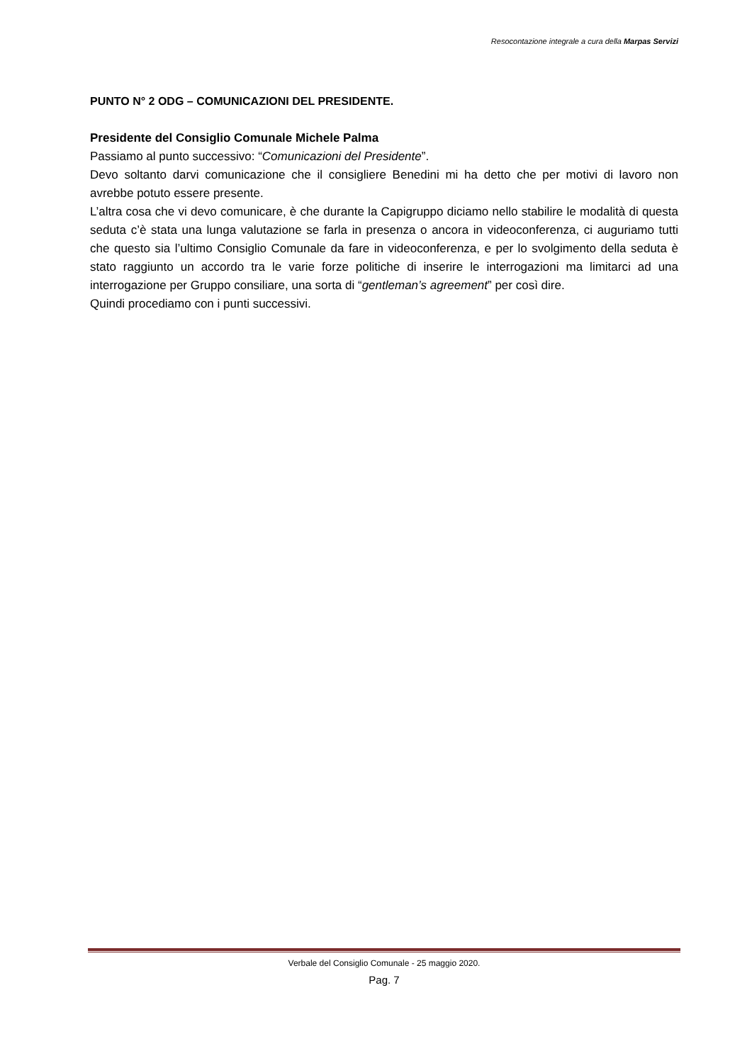Resocontazione integrale a cura della Marpas Servizi
PUNTO N° 2 ODG – COMUNICAZIONI DEL PRESIDENTE.
Presidente del Consiglio Comunale Michele Palma
Passiamo al punto successivo: “Comunicazioni del Presidente”.
Devo soltanto darvi comunicazione che il consigliere Benedini mi ha detto che per motivi di lavoro non avrebbe potuto essere presente.
L’altra cosa che vi devo comunicare, è che durante la Capigruppo diciamo nello stabilire le modalità di questa seduta c’è stata una lunga valutazione se farla in presenza o ancora in videoconferenza, ci auguriamo tutti che questo sia l’ultimo Consiglio Comunale da fare in videoconferenza, e per lo svolgimento della seduta è stato raggiunto un accordo tra le varie forze politiche di inserire le interrogazioni ma limitarci ad una interrogazione per Gruppo consiliare, una sorta di “gentleman’s agreement” per così dire.
Quindi procediamo con i punti successivi.
Verbale del Consiglio Comunale - 25 maggio 2020.
Pag. 7